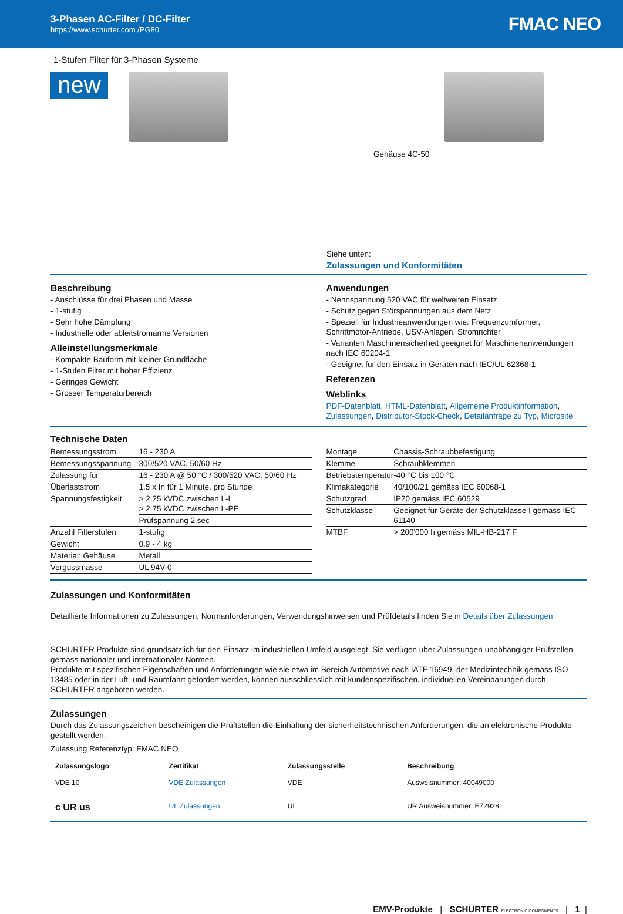3-Phasen AC-Filter / DC-Filter
https://www.schurter.com /PG80
FMAC NEO
1-Stufen Filter für 3-Phasen Systeme
new
Gehäuse 4C-50
Siehe unten:
Zulassungen und Konformitäten
Beschreibung
- Anschlüsse für drei Phasen und Masse
- 1-stufig
- Sehr hohe Dämpfung
- Industrielle oder ableitstromarme Versionen
Alleinstellungsmerkmale
- Kompakte Bauform mit kleiner Grundfläche
- 1-Stufen Filter mit hoher Effizienz
- Geringes Gewicht
- Grosser Temperaturbereich
Anwendungen
- Nennspannung 520 VAC für weltweiten Einsatz
- Schutz gegen Störspannungen aus dem Netz
- Speziell für Industrieanwendungen wie: Frequenzumformer, Schrittmotor-Antriebe, USV-Anlagen, Stromrichter
- Varianten Maschinensicherheit geeignet für Maschinenanwendungen nach IEC 60204-1
- Geeignet für den Einsatz in Geräten nach IEC/UL 62368-1
Referenzen
Weblinks
PDF-Datenblatt, HTML-Datenblatt, Allgemeine Produktinformation, Zulassungen, Distributor-Stock-Check, Detailanfrage zu Typ, Microsite
Technische Daten
| Bemessungsstrom | 16 - 230 A |
| Bemessungsspannung | 300/520 VAC, 50/60 Hz |
| Zulassung für | 16 - 230 A @ 50 °C / 300/520 VAC; 50/60 Hz |
| Überlaststrom | 1.5 x In für 1 Minute, pro Stunde |
| Spannungsfestigkeit | > 2.25 kVDC zwischen L-L > 2.75 kVDC zwischen L-PE |
| | Prüfspannung 2 sec |
| Anzahl Filterstufen | 1-stufig |
| Gewicht | 0.9 - 4 kg |
| Material: Gehäuse | Metall |
| Vergussmasse | UL 94V-0 |
| Montage | Chassis-Schraubbefestigung |
| Klemme | Schraubklemmen |
| Betriebstemperatur | -40 °C bis 100 °C |
| Klimakategorie | 40/100/21 gemäss IEC 60068-1 |
| Schutzgrad | IP20 gemäss IEC 60529 |
| Schutzklasse | Geeignet für Geräte der Schutzklasse I gemäss IEC 61140 |
| MTBF | > 200'000 h gemäss MIL-HB-217 F |
Zulassungen und Konformitäten
Detaillierte Informationen zu Zulassungen, Normanforderungen, Verwendungshinweisen und Prüfdetails finden Sie in Details über Zulassungen
SCHURTER Produkte sind grundsätzlich für den Einsatz im industriellen Umfeld ausgelegt. Sie verfügen über Zulassungen unabhängiger Prüfstellen gemäss nationaler und internationaler Normen.
Produkte mit spezifischen Eigenschaften und Anforderungen wie sie etwa im Bereich Automotive nach IATF 16949, der Medizintechnik gemäss ISO 13485 oder in der Luft- und Raumfahrt gefordert werden, können ausschliesslich mit kundenspezifischen, individuellen Vereinbarungen durch SCHURTER angeboten werden.
Zulassungen
Durch das Zulassungszeichen bescheinigen die Prüftstellen die Einhaltung der sicherheitstechnischen Anforderungen, die an elektronische Produkte gestellt werden.
Zulassung Referenztyp: FMAC NEO
| Zulassungslogo | Zertifikat | Zulassungsstelle | Beschreibung |
| --- | --- | --- | --- |
| VDE 10 | VDE Zulassungen | VDE | Ausweisnummer: 40049000 |
| c UR us | UL Zulassungen | UL | UR Ausweisnummer: E72928 |
EMV-Produkte | SCHURTER ELECTRONIC COMPONENTS | 1 |